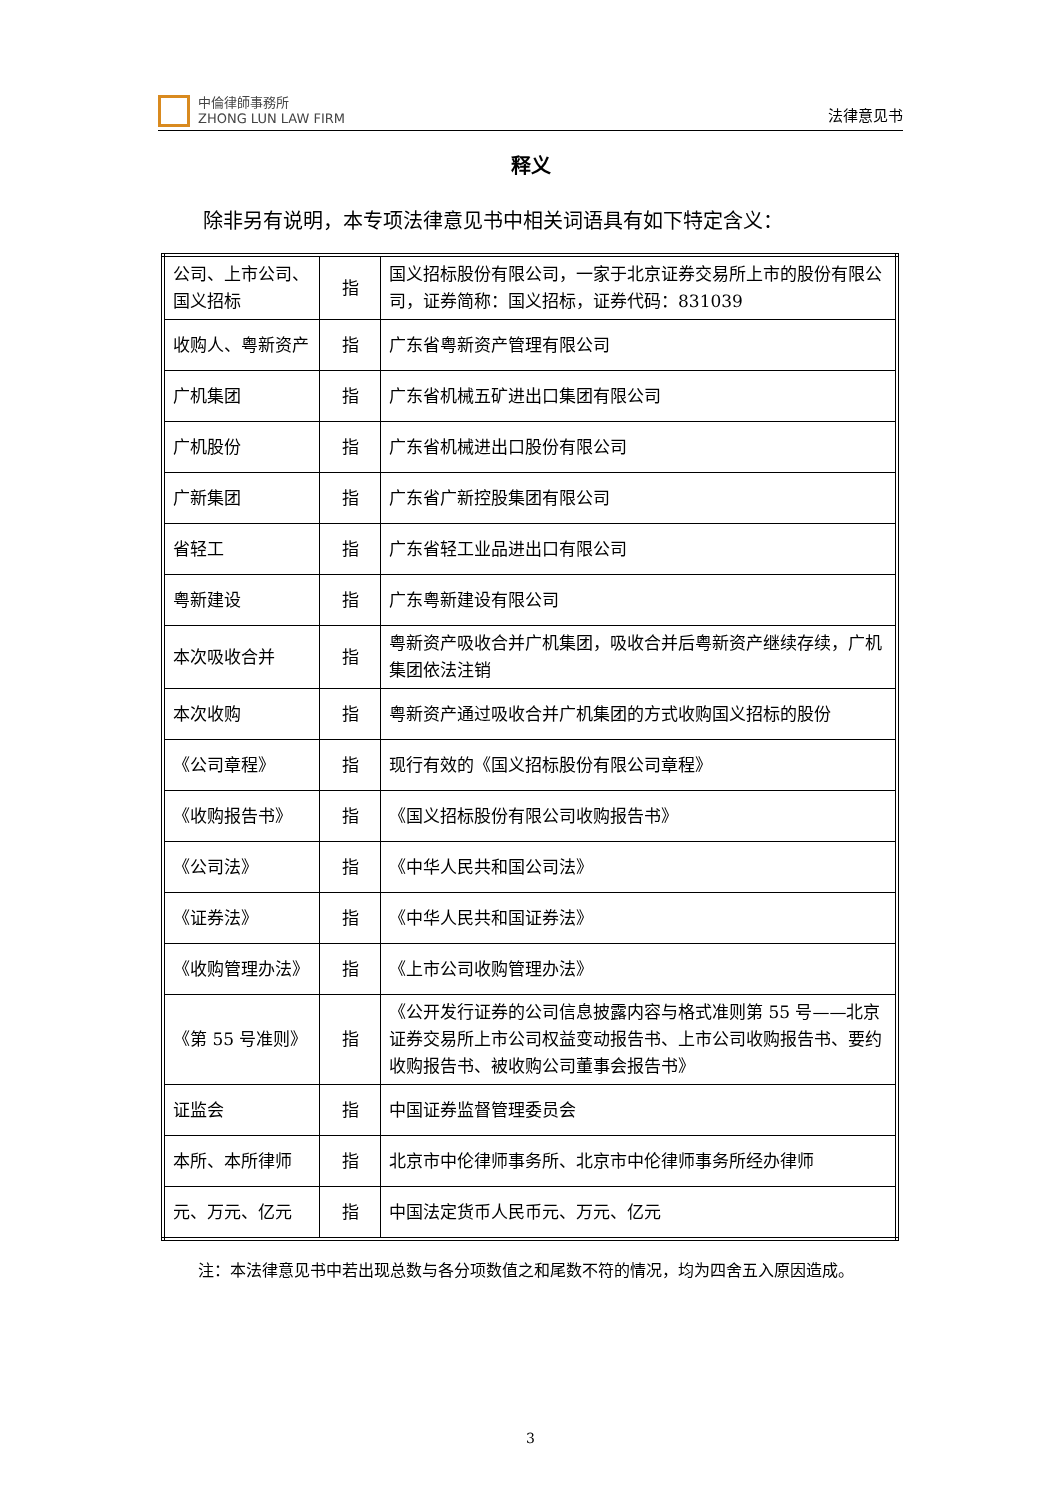中倫律師事務所
ZHONG LUN LAW FIRM
法律意见书
释义
除非另有说明，本专项法律意见书中相关词语具有如下特定含义：
| 公司、上市公司、国义招标 | 指 | 国义招标股份有限公司，一家于北京证券交易所上市的股份有限公司，证券简称：国义招标，证券代码：831039 |
| 收购人、粤新资产 | 指 | 广东省粤新资产管理有限公司 |
| 广机集团 | 指 | 广东省机械五矿进出口集团有限公司 |
| 广机股份 | 指 | 广东省机械进出口股份有限公司 |
| 广新集团 | 指 | 广东省广新控股集团有限公司 |
| 省轻工 | 指 | 广东省轻工业品进出口有限公司 |
| 粤新建设 | 指 | 广东粤新建设有限公司 |
| 本次吸收合并 | 指 | 粤新资产吸收合并广机集团，吸收合并后粤新资产继续存续，广机集团依法注销 |
| 本次收购 | 指 | 粤新资产通过吸收合并广机集团的方式收购国义招标的股份 |
| 《公司章程》 | 指 | 现行有效的《国义招标股份有限公司章程》 |
| 《收购报告书》 | 指 | 《国义招标股份有限公司收购报告书》 |
| 《公司法》 | 指 | 《中华人民共和国公司法》 |
| 《证券法》 | 指 | 《中华人民共和国证券法》 |
| 《收购管理办法》 | 指 | 《上市公司收购管理办法》 |
| 《第 55 号准则》 | 指 | 《公开发行证券的公司信息披露内容与格式准则第 55 号——北京证券交易所上市公司权益变动报告书、上市公司收购报告书、要约收购报告书、被收购公司董事会报告书》 |
| 证监会 | 指 | 中国证券监督管理委员会 |
| 本所、本所律师 | 指 | 北京市中伦律师事务所、北京市中伦律师事务所经办律师 |
| 元、万元、亿元 | 指 | 中国法定货币人民币元、万元、亿元 |
注：本法律意见书中若出现总数与各分项数值之和尾数不符的情况，均为四舍五入原因造成。
3